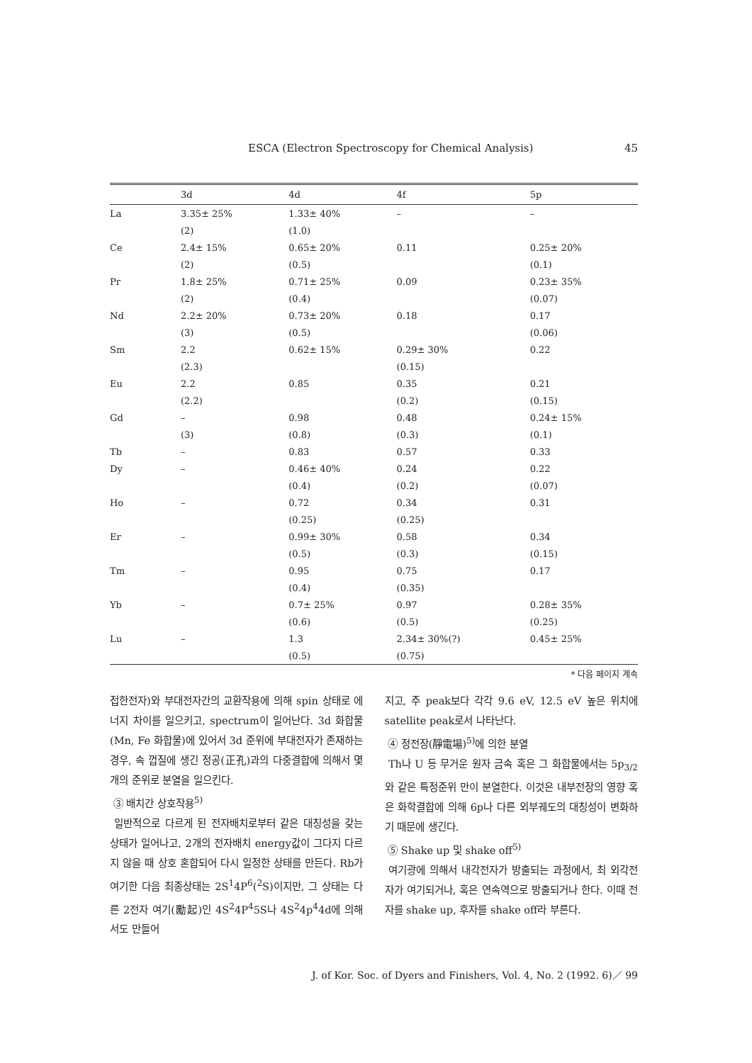ESCA (Electron Spectroscopy for Chemical Analysis) 45
| | 3d | 4d | 4f | 5p |
| --- | --- | --- | --- | --- |
| La | 3.35± 25% | 1.33± 40% | – | – |
| | (2) | (1.0) | | |
| Ce | 2.4± 15% | 0.65± 20% | 0.11 | 0.25± 20% |
| | (2) | (0.5) | | (0.1) |
| Pr | 1.8± 25% | 0.71± 25% | 0.09 | 0.23± 35% |
| | (2) | (0.4) | | (0.07) |
| Nd | 2.2± 20% | 0.73± 20% | 0.18 | 0.17 |
| | (3) | (0.5) | | (0.06) |
| Sm | 2.2 | 0.62± 15% | 0.29± 30% | 0.22 |
| | (2.3) | | (0.15) | |
| Eu | 2.2 | 0.85 | 0.35 | 0.21 |
| | (2.2) | | (0.2) | (0.15) |
| Gd | – | 0.98 | 0.48 | 0.24± 15% |
| | (3) | (0.8) | (0.3) | (0.1) |
| Tb | – | 0.83 | 0.57 | 0.33 |
| Dy | – | 0.46± 40% | 0.24 | 0.22 |
| | | (0.4) | (0.2) | (0.07) |
| Ho | – | 0.72 | 0.34 | 0.31 |
| | | (0.25) | (0.25) | |
| Er | – | 0.99± 30% | 0.58 | 0.34 |
| | | (0.5) | (0.3) | (0.15) |
| Tm | – | 0.95 | 0.75 | 0.17 |
| | | (0.4) | (0.35) | |
| Yb | – | 0.7± 25% | 0.97 | 0.28± 35% |
| | | (0.6) | (0.5) | (0.25) |
| Lu | – | 1.3 | 2.34± 30%(?) | 0.45± 25% |
| | | (0.5) | (0.75) | |
* 다음 페이지 계속
접한전자)와 부대전자간의 교환작용에 의해 spin 상태로 에너지 차이를 일으키고, spectrum이 일어난다. 3d 화합물(Mn, Fe 화합물)에 있어서 3d 준위에 부대전자가 존재하는 경우, 속 껍질에 생긴 정공(正孔)과의 다중결합에 의해서 몇 개의 준위로 분열을 일으킨다.
③ 배치간 상호작용<sup>5)</sup>
일반적으로 다르게 된 전자배치로부터 같은 대칭성을 갖는 상태가 일어나고, 2개의 전자배치 energy값이 그다지 다르지 않을 때 상호 혼합되어 다시 일정한 상태를 만든다. Rb가 여기한 다음 최종상태는 2S<sup>1</sup>4P<sup>6</sup>(<sup>2</sup>S)이지만, 그 상태는 다른 2전자 여기(勵起)인 4S<sup>2</sup>4P<sup>4</sup>5S나 4S<sup>2</sup>4p<sup>4</sup>4d에 의해서도 만들어
지고, 주 peak보다 각각 9.6 eV, 12.5 eV 높은 위치에 satellite peak로서 나타난다.
④ 정전장(靜電場)<sup>5)</sup>에 의한 분열
Th나 U 등 무거운 원자 금속 혹은 그 화합물에서는 5p<sub>3/2</sub>와 같은 특정준위 만이 분열한다. 이것은 내부전장의 영향 혹은 화학결합에 의해 6p나 다른 외부궤도의 대칭성이 변화하기 때문에 생긴다.
⑤ Shake up 및 shake off<sup>5)</sup>
여기광에 의해서 내각전자가 방출되는 과정에서, 최 외각전자가 여기되거나, 혹은 연속역으로 방출되거나 한다. 이때 전자를 shake up, 후자를 shake off라 부른다.
J. of Kor. Soc. of Dyers and Finishers, Vol. 4, No. 2 (1992. 6)／ 99